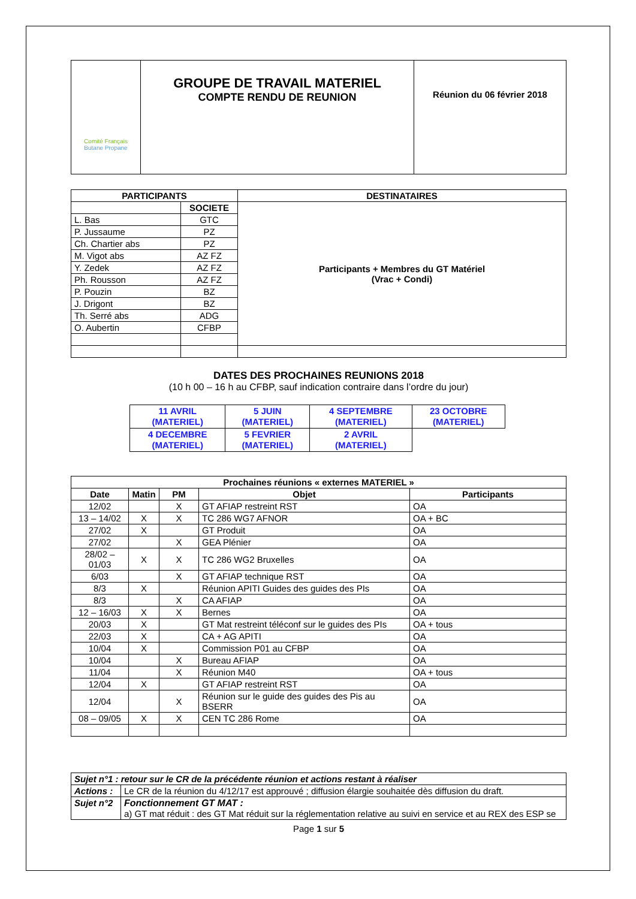| Comité Français Butane Propane | GROUPE DE TRAVAIL MATERIEL COMPTE RENDU DE REUNION | Réunion du 06 février 2018 |
| PARTICIPANTS | | DESTINATAIRES |
| --- | --- | --- |
| | SOCIETE | Participants + Membres du GT Matériel (Vrac + Condi) |
| L. Bas | GTC | |
| P. Jussaume | PZ | |
| Ch. Chartier abs | PZ | |
| M. Vigot abs | AZ FZ | |
| Y. Zedek | AZ FZ | |
| Ph. Rousson | AZ FZ | |
| P. Pouzin | BZ | |
| J. Drigont | BZ | |
| Th. Serré abs | ADG | |
| O. Aubertin | CFBP | |
DATES DES PROCHAINES REUNIONS 2018
(10 h 00 – 16 h au CFBP, sauf indication contraire dans l’ordre du jour)
| 11 AVRIL (MATERIEL) | 5 JUIN (MATERIEL) | 4 SEPTEMBRE (MATERIEL) | 23 OCTOBRE (MATERIEL) |
| 4 DECEMBRE (MATERIEL) | 5 FEVRIER (MATERIEL) | 2 AVRIL (MATERIEL) | |
| Prochaines réunions « externes MATERIEL » | | | | |
| --- | --- | --- | --- | --- |
| Date | Matin | PM | Objet | Participants |
| 12/02 | | X | GT AFIAP restreint RST | OA |
| 13 – 14/02 | X | X | TC 286 WG7 AFNOR | OA + BC |
| 27/02 | X | | GT Produit | OA |
| 27/02 | | X | GEA Plénier | OA |
| 28/02 – 01/03 | X | X | TC 286 WG2 Bruxelles | OA |
| 6/03 | | X | GT AFIAP technique RST | OA |
| 8/3 | X | | Réunion APITI Guides des guides des PIs | OA |
| 8/3 | | X | CA AFIAP | OA |
| 12 – 16/03 | X | X | Bernes | OA |
| 20/03 | X | | GT Mat restreint téléconf sur le guides des PIs | OA + tous |
| 22/03 | X | | CA + AG APITI | OA |
| 10/04 | X | | Commission P01 au CFBP | OA |
| 10/04 | | X | Bureau AFIAP | OA |
| 11/04 | | X | Réunion M40 | OA + tous |
| 12/04 | X | | GT AFIAP restreint RST | OA |
| 12/04 | | X | Réunion sur le guide des guides des Pis au BSERR | OA |
| 08 – 09/05 | X | X | CEN TC 286 Rome | OA |
| Sujet n°1 : retour sur le CR de la précédente réunion et actions restant à réaliser | |
| Actions : | Le CR de la réunion du 4/12/17 est approuvé ; diffusion élargie souhaitée dès diffusion du draft. |
| Sujet n°2 | Fonctionnement GT MAT : a) GT mat réduit : des GT Mat réduit sur la réglementation relative au suivi en service et au REX des ESP se |
Page 1 sur 5